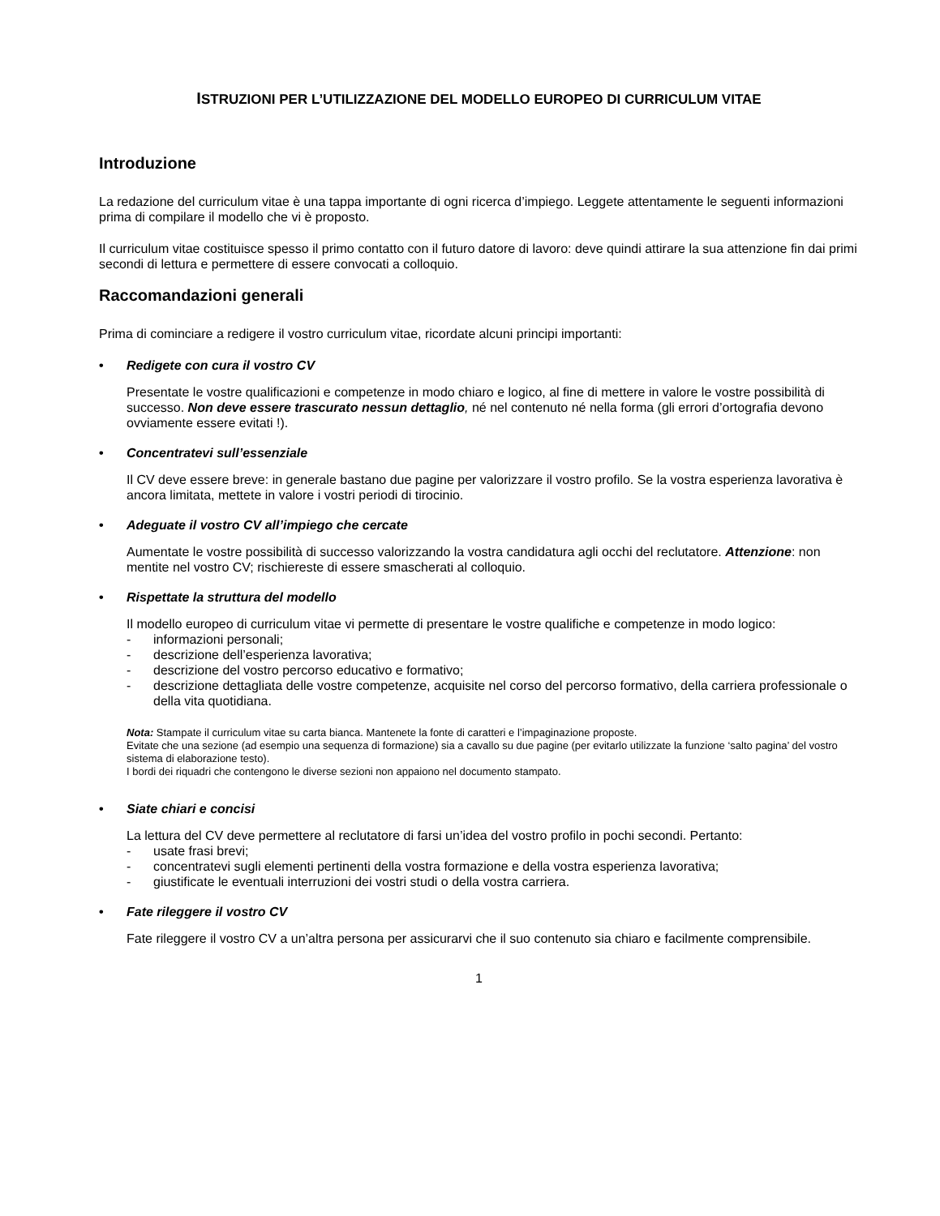ISTRUZIONI PER L’UTILIZZAZIONE DEL MODELLO EUROPEO DI CURRICULUM VITAE
Introduzione
La redazione del curriculum vitae è una tappa importante di ogni ricerca d’impiego. Leggete attentamente le seguenti informazioni prima di compilare il modello che vi è proposto.
Il curriculum vitae costituisce spesso il primo contatto con il futuro datore di lavoro: deve quindi attirare la sua attenzione fin dai primi secondi di lettura e permettere di essere convocati a colloquio.
Raccomandazioni generali
Prima di cominciare a redigere il vostro curriculum vitae, ricordate alcuni principi importanti:
• Redigete con cura il vostro CV
Presentate le vostre qualificazioni e competenze in modo chiaro e logico, al fine di mettere in valore le vostre possibilità di successo. Non deve essere trascurato nessun dettaglio, né nel contenuto né nella forma (gli errori d’ortografia devono ovviamente essere evitati !).
• Concentratevi sull’essenziale
Il CV deve essere breve: in generale bastano due pagine per valorizzare il vostro profilo. Se la vostra esperienza lavorativa è ancora limitata, mettete in valore i vostri periodi di tirocinio.
• Adeguate il vostro CV all’impiego che cercate
Aumentate le vostre possibilità di successo valorizzando la vostra candidatura agli occhi del reclutatore. Attenzione: non mentite nel vostro CV; rischiereste di essere smascherati al colloquio.
• Rispettate la struttura del modello
Il modello europeo di curriculum vitae vi permette di presentare le vostre qualifiche e competenze in modo logico:
- informazioni personali;
- descrizione dell’esperienza lavorativa;
- descrizione del vostro percorso educativo e formativo;
- descrizione dettagliata delle vostre competenze, acquisite nel corso del percorso formativo, della carriera professionale o della vita quotidiana.
Nota: Stampate il curriculum vitae su carta bianca. Mantenete la fonte di caratteri e l’impaginazione proposte.
Evitate che una sezione (ad esempio una sequenza di formazione) sia a cavallo su due pagine (per evitarlo utilizzate la funzione ‘salto pagina’ del vostro sistema di elaborazione testo).
I bordi dei riquadri che contengono le diverse sezioni non appaiono nel documento stampato.
• Siate chiari e concisi
La lettura del CV deve permettere al reclutatore di farsi un’idea del vostro profilo in pochi secondi. Pertanto:
- usate frasi brevi;
- concentratevi sugli elementi pertinenti della vostra formazione e della vostra esperienza lavorativa;
- giustificate le eventuali interruzioni dei vostri studi o della vostra carriera.
• Fate rileggere il vostro CV
Fate rileggere il vostro CV a un’altra persona per assicurarvi che il suo contenuto sia chiaro e facilmente comprensibile.
1